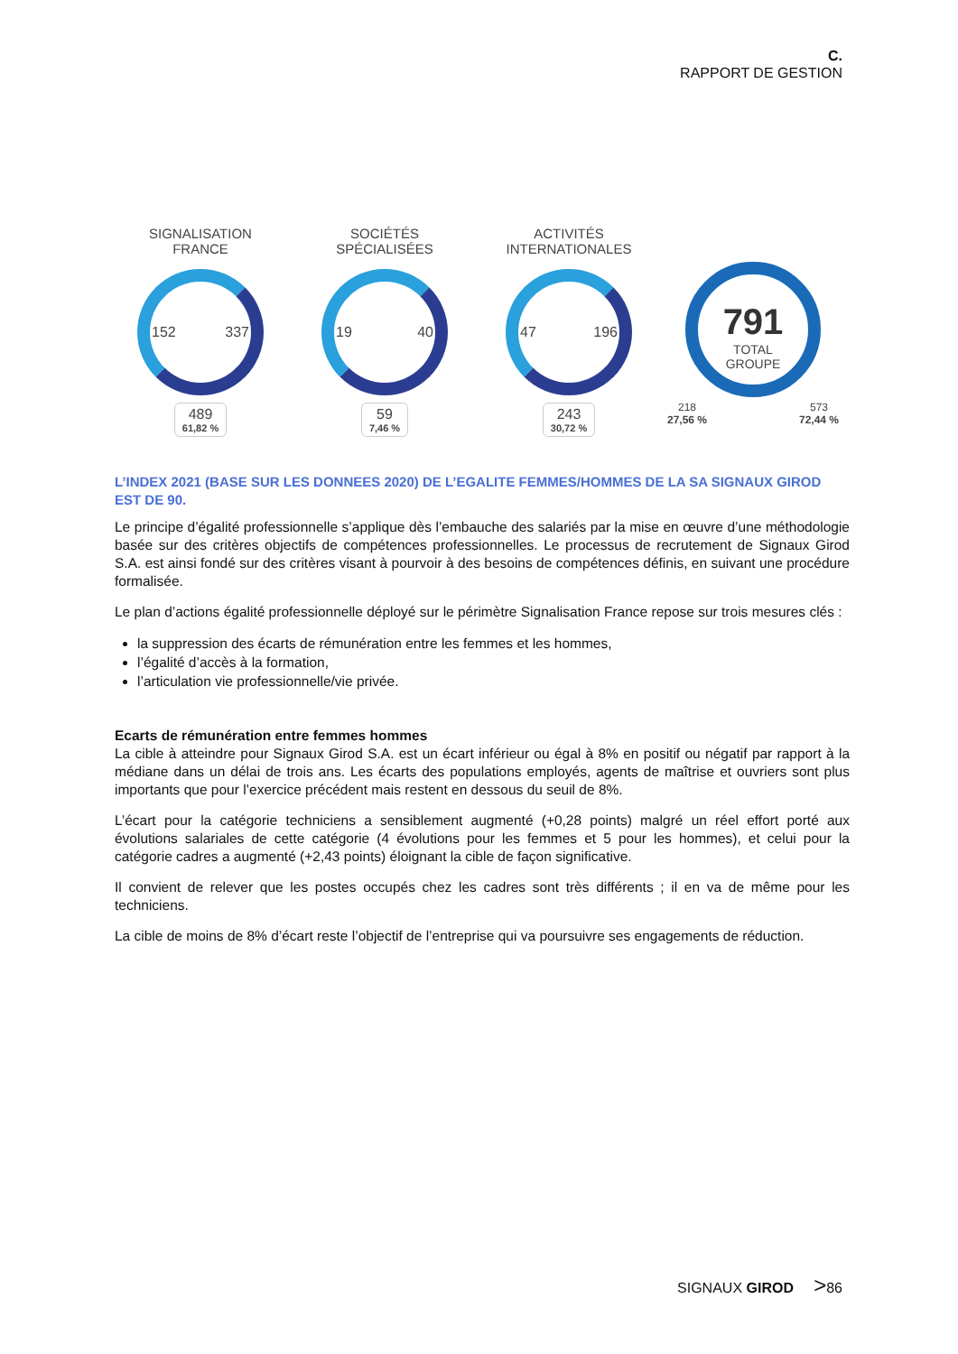C.
RAPPORT DE GESTION
SIGNALISATION
FRANCE
152 337
489 61,82 %
SOCIÉTÉS
SPÉCIALISÉES
19 40
59 7,46 %
ACTIVITÉS
INTERNATIONALES
47 196
243 30,72 %
791
TOTAL
GROUPE
218
27,56 % 573
72,44 %
L’INDEX 2021 (BASE SUR LES DONNEES 2020) DE L’EGALITE FEMMES/HOMMES DE LA SA SIGNAUX GIROD EST DE 90.
Le principe d’égalité professionnelle s’applique dès l’embauche des salariés par la mise en œuvre d’une méthodologie basée sur des critères objectifs de compétences professionnelles. Le processus de recrutement de Signaux Girod S.A. est ainsi fondé sur des critères visant à pourvoir à des besoins de compétences définis, en suivant une procédure formalisée.
Le plan d’actions égalité professionnelle déployé sur le périmètre Signalisation France repose sur trois mesures clés :
la suppression des écarts de rémunération entre les femmes et les hommes,
l’égalité d’accès à la formation,
l’articulation vie professionnelle/vie privée.
Ecarts de rémunération entre femmes hommes
La cible à atteindre pour Signaux Girod S.A. est un écart inférieur ou égal à 8% en positif ou négatif par rapport à la médiane dans un délai de trois ans. Les écarts des populations employés, agents de maîtrise et ouvriers sont plus importants que pour l’exercice précédent mais restent en dessous du seuil de 8%.
L’écart pour la catégorie techniciens a sensiblement augmenté (+0,28 points) malgré un réel effort porté aux évolutions salariales de cette catégorie (4 évolutions pour les femmes et 5 pour les hommes), et celui pour la catégorie cadres a augmenté (+2,43 points) éloignant la cible de façon significative.
Il convient de relever que les postes occupés chez les cadres sont très différents ; il en va de même pour les techniciens.
La cible de moins de 8% d’écart reste l’objectif de l’entreprise qui va poursuivre ses engagements de réduction.
SIGNAUX GIROD >86